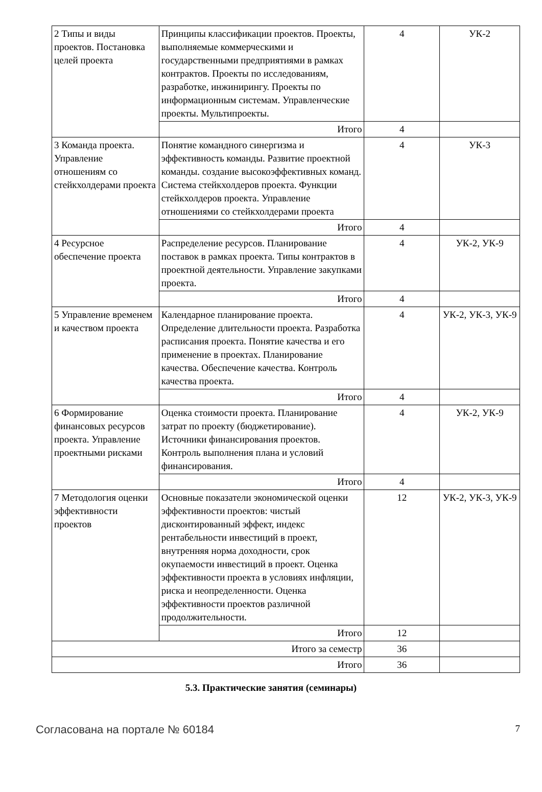| 2 Типы и виды проектов. Постановка целей проекта | Принципы классификации проектов. Проекты, выполняемые коммерческими и государственными предприятиями в рамках контрактов. Проекты по исследованиям, разработке, инжинирингу. Проекты по информационным системам. Управленческие проекты. Мультипроекты. | 4 | УК-2 |
| | Итого | 4 | |
| 3 Команда проекта. Управление отношениям со стейкхолдерами проекта | Понятие командного синергизма и эффективность команды. Развитие проектной команды. создание высокоэффективных команд. Система стейкхолдеров проекта. Функции стейкхолдеров проекта. Управление отношениями со стейкхолдерами проекта | 4 | УК-3 |
| | Итого | 4 | |
| 4 Ресурсное обеспечение проекта | Распределение ресурсов. Планирование поставок в рамках проекта. Типы контрактов в проектной деятельности. Управление закупками проекта. | 4 | УК-2, УК-9 |
| | Итого | 4 | |
| 5 Управление временем и качеством проекта | Календарное планирование проекта. Определение длительности проекта. Разработка расписания проекта. Понятие качества и его применение в проектах. Планирование качества. Обеспечение качества. Контроль качества проекта. | 4 | УК-2, УК-3, УК-9 |
| | Итого | 4 | |
| 6 Формирование финансовых ресурсов проекта. Управление проектными рисками | Оценка стоимости проекта. Планирование затрат по проекту (бюджетирование). Источники финансирования проектов. Контроль выполнения плана и условий финансирования. | 4 | УК-2, УК-9 |
| | Итого | 4 | |
| 7 Методология оценки эффективности проектов | Основные показатели экономической оценки эффективности проектов: чистый дисконтированный эффект, индекс рентабельности инвестиций в проект, внутренняя норма доходности, срок окупаемости инвестиций в проект. Оценка эффективности проекта в условиях инфляции, риска и неопределенности. Оценка эффективности проектов различной продолжительности. | 12 | УК-2, УК-3, УК-9 |
| | Итого | 12 | |
| Итого за семестр | | 36 | |
| Итого | | 36 | |
5.3. Практические занятия (семинары)
Согласована на портале № 60184 7